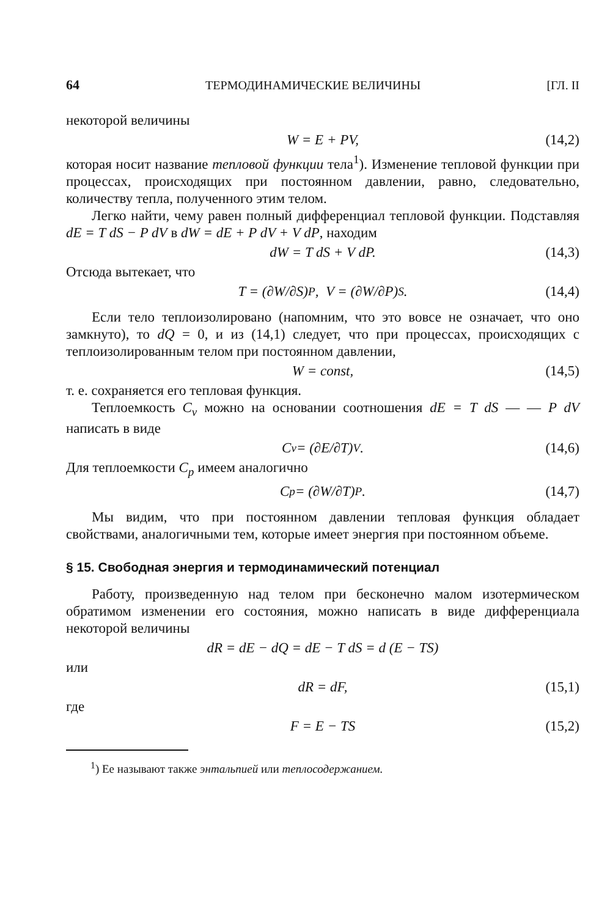64 ТЕРМОДИНАМИЧЕСКИЕ ВЕЛИЧИНЫ [ГЛ. II
некоторой величины
W = E + PV, (14,2)
которая носит название тепловой функции тела<sup>1</sup>). Изменение тепловой функции при процессах, происходящих при постоянном давлении, равно, следовательно, количеству тепла, полученного этим телом.
Легко найти, чему равен полный дифференциал тепловой функции. Подставляя dE = T dS − P dV в dW = dE + P dV + V dP, находим
dW = T dS + V dP. (14,3)
Отсюда вытекает, что
T = (∂W/∂S)<sub>P</sub>, V = (∂W/∂P)<sub>S</sub>. (14,4)
Если тело теплоизолировано (напомним, что это вовсе не означает, что оно замкнуто), то dQ = 0, и из (14,1) следует, что при процессах, происходящих с теплоизолированным телом при постоянном давлении,
W = const, (14,5)
т. е. сохраняется его тепловая функция.
Теплоемкость C<sub>v</sub> можно на основании соотношения dE = T dS — — P dV написать в виде
C<sub>v</sub> = (∂E/∂T)<sub>V</sub>. (14,6)
Для теплоемкости C<sub>p</sub> имеем аналогично
C<sub>p</sub> = (∂W/∂T)<sub>P</sub>. (14,7)
Мы видим, что при постоянном давлении тепловая функция обладает свойствами, аналогичными тем, которые имеет энергия при постоянном объеме.
§ 15. Свободная энергия и термодинамический потенциал
Работу, произведенную над телом при бесконечно малом изотермическом обратимом изменении его состояния, можно написать в виде дифференциала некоторой величины
dR = dE − dQ = dE − T dS = d (E − TS)
или
dR = dF, (15,1)
где
F = E − TS (15,2)
<sup>1</sup>) Ее называют также энтальпией или теплосодержанием.